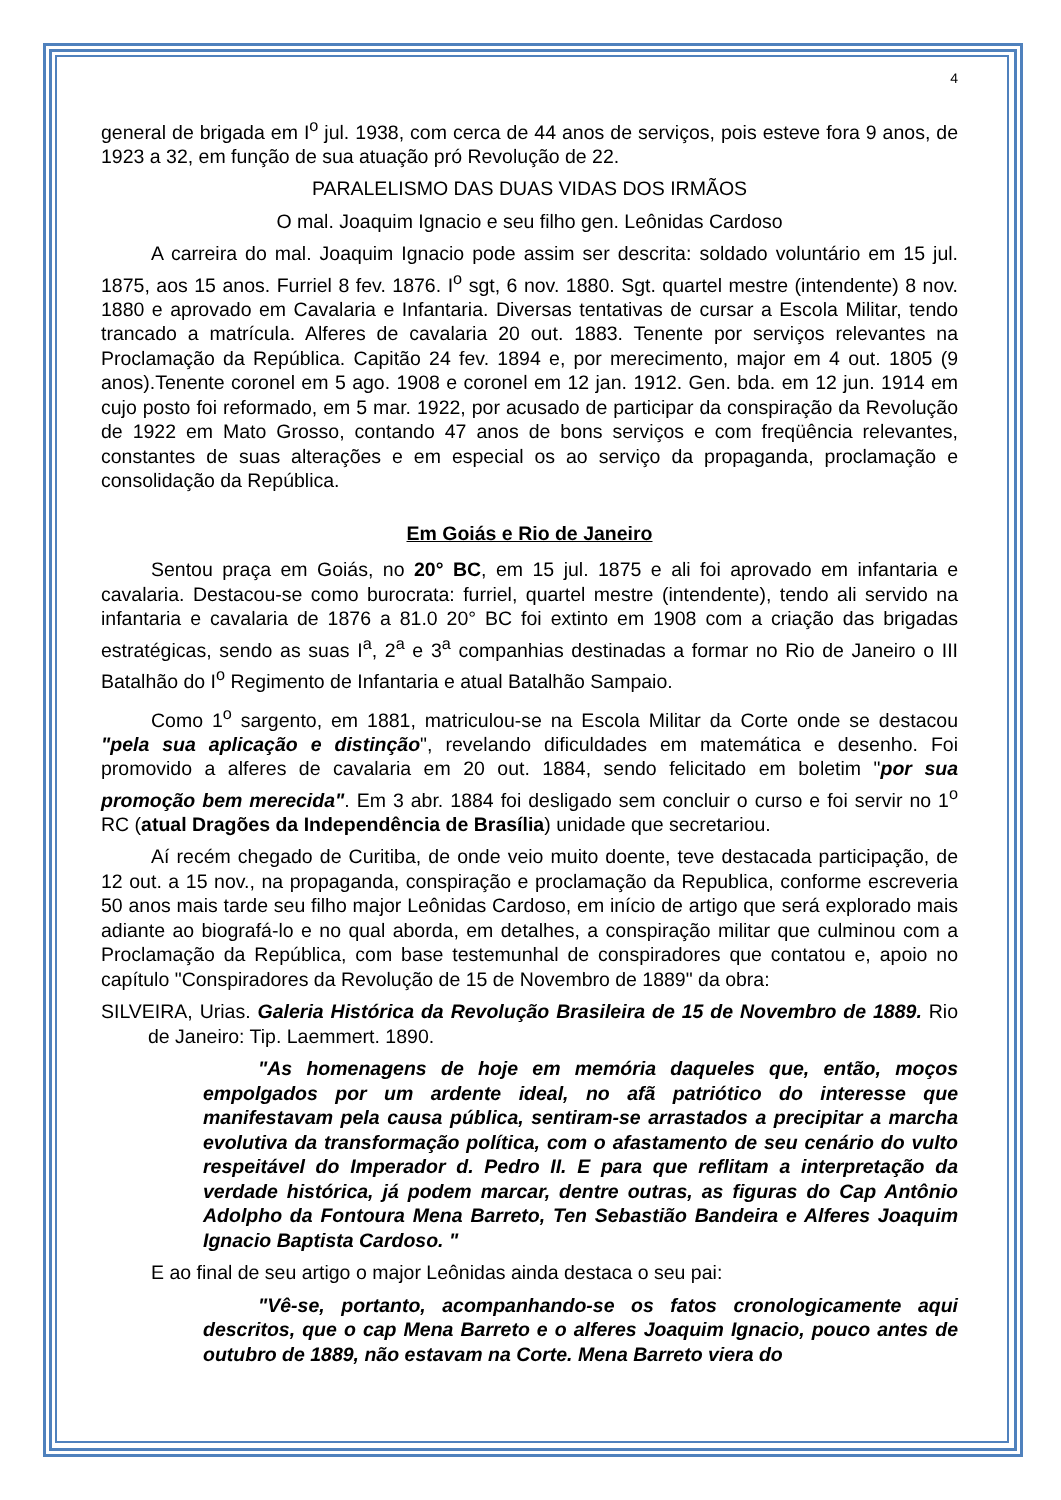4
general de brigada em I<sup>o</sup> jul. 1938, com cerca de 44 anos de serviços, pois esteve fora 9 anos, de 1923 a 32, em função de sua atuação pró Revolução de 22.
PARALELISMO DAS DUAS VIDAS DOS IRMÃOS
O mal. Joaquim Ignacio e seu filho gen. Leônidas Cardoso
A carreira do mal. Joaquim Ignacio pode assim ser descrita: soldado voluntário em 15 jul. 1875, aos 15 anos. Furriel 8 fev. 1876. I<sup>o</sup> sgt, 6 nov. 1880. Sgt. quartel mestre (intendente) 8 nov. 1880 e aprovado em Cavalaria e Infantaria. Diversas tentativas de cursar a Escola Militar, tendo trancado a matrícula. Alferes de cavalaria 20 out. 1883. Tenente por serviços relevantes na Proclamação da República. Capitão 24 fev. 1894 e, por merecimento, major em 4 out. 1805 (9 anos).Tenente coronel em 5 ago. 1908 e coronel em 12 jan. 1912. Gen. bda. em 12 jun. 1914 em cujo posto foi reformado, em 5 mar. 1922, por acusado de participar da conspiração da Revolução de 1922 em Mato Grosso, contando 47 anos de bons serviços e com freqüência relevantes, constantes de suas alterações e em especial os ao serviço da propaganda, proclamação e consolidação da República.
Em Goiás e Rio de Janeiro
Sentou praça em Goiás, no 20° BC, em 15 jul. 1875 e ali foi aprovado em infantaria e cavalaria. Destacou-se como burocrata: furriel, quartel mestre (intendente), tendo ali servido na infantaria e cavalaria de 1876 a 81.0 20° BC foi extinto em 1908 com a criação das brigadas estratégicas, sendo as suas I<sup>a</sup>, 2<sup>a</sup> e 3<sup>a</sup> companhias destinadas a formar no Rio de Janeiro o III Batalhão do I<sup>o</sup> Regimento de Infantaria e atual Batalhão Sampaio.
Como 1<sup>o</sup> sargento, em 1881, matriculou-se na Escola Militar da Corte onde se destacou "pela sua aplicação e distinção", revelando dificuldades em matemática e desenho. Foi promovido a alferes de cavalaria em 20 out. 1884, sendo felicitado em boletim "por sua promoção bem merecida". Em 3 abr. 1884 foi desligado sem concluir o curso e foi servir no 1<sup>o</sup> RC (atual Dragões da Independência de Brasília) unidade que secretariou.
Aí recém chegado de Curitiba, de onde veio muito doente, teve destacada participação, de 12 out. a 15 nov., na propaganda, conspiração e proclamação da Republica, conforme escreveria 50 anos mais tarde seu filho major Leônidas Cardoso, em início de artigo que será explorado mais adiante ao biografá-lo e no qual aborda, em detalhes, a conspiração militar que culminou com a Proclamação da República, com base testemunhal de conspiradores que contatou e, apoio no capítulo "Conspiradores da Revolução de 15 de Novembro de 1889" da obra:
SILVEIRA, Urias. Galeria Histórica da Revolução Brasileira de 15 de Novembro de 1889. Rio de Janeiro: Tip. Laemmert. 1890.
"As homenagens de hoje em memória daqueles que, então, moços empolgados por um ardente ideal, no afã patriótico do interesse que manifestavam pela causa pública, sentiram-se arrastados a precipitar a marcha evolutiva da transformação política, com o afastamento de seu cenário do vulto respeitável do Imperador d. Pedro II. E para que reflitam a interpretação da verdade histórica, já podem marcar, dentre outras, as figuras do Cap Antônio Adolpho da Fontoura Mena Barreto, Ten Sebastião Bandeira e Alferes Joaquim Ignacio Baptista Cardoso. "
E ao final de seu artigo o major Leônidas ainda destaca o seu pai:
"Vê-se, portanto, acompanhando-se os fatos cronologicamente aqui descritos, que o cap Mena Barreto e o alferes Joaquim Ignacio, pouco antes de outubro de 1889, não estavam na Corte. Mena Barreto viera do